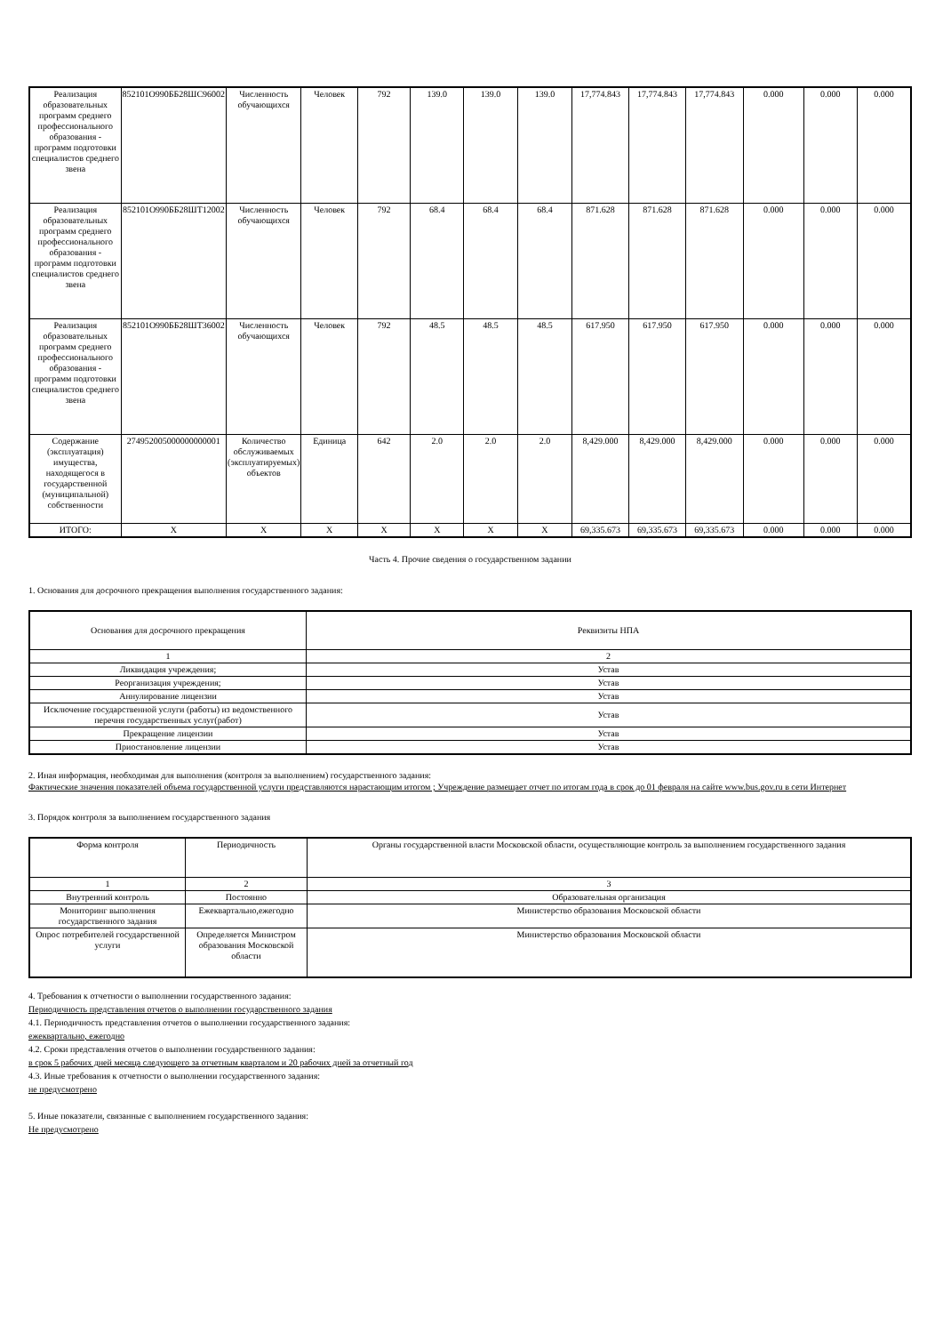| Реализация образовательных программ среднего профессионального образования - программ подготовки специалистов среднего звена | 852101О990ББ28ШС96002 | Численность обучающихся | Человек | 792 | 139.0 | 139.0 | 139.0 | 17,774.843 | 17,774.843 | 17,774.843 | 0.000 | 0.000 | 0.000 |
| Реализация образовательных программ среднего профессионального образования - программ подготовки специалистов среднего звена | 852101О990ББ28ШТ12002 | Численность обучающихся | Человек | 792 | 68.4 | 68.4 | 68.4 | 871.628 | 871.628 | 871.628 | 0.000 | 0.000 | 0.000 |
| Реализация образовательных программ среднего профессионального образования - программ подготовки специалистов среднего звена | 852101О990ББ28ШТ36002 | Численность обучающихся | Человек | 792 | 48.5 | 48.5 | 48.5 | 617.950 | 617.950 | 617.950 | 0.000 | 0.000 | 0.000 |
| Содержание (эксплуатация) имущества, находящегося в государственной (муниципальной) собственности | 274952005000000000001 | Количество обслуживаемых (эксплуатируемых) объектов | Единица | 642 | 2.0 | 2.0 | 2.0 | 8,429.000 | 8,429.000 | 8,429.000 | 0.000 | 0.000 | 0.000 |
| ИТОГО: | X | X | X | X | X | X | X | 69,335.673 | 69,335.673 | 69,335.673 | 0.000 | 0.000 | 0.000 |
Часть 4. Прочие сведения о государственном задании
1. Основания для досрочного прекращения выполнения государственного задания:
| Основания для досрочного прекращения | Реквизиты НПА |
| 1 | 2 |
| Ликвидация учреждения; | Устав |
| Реорганизация учреждения; | Устав |
| Аннулирование лицензии | Устав |
| Исключение государственной услуги (работы) из ведомственного перечня государственных услуг(работ) | Устав |
| Прекращение лицензии | Устав |
| Приостановление лицензии | Устав |
2. Иная информация, необходимая для выполнения (контроля за выполнением) государственного задания:
Фактические значения показателей объема государственной услуги представляются нарастающим итогом ; Учреждение размещает отчет по итогам года в срок до 01 февраля на сайте www.bus.gov.ru в сети Интернет
3. Порядок контроля за выполнением государственного задания
| Форма контроля | Периодичность | Органы государственной власти Московской области, осуществляющие контроль за выполнением государственного задания |
| 1 | 2 | 3 |
| Внутренний контроль | Постоянно | Образовательная организация |
| Мониторинг выполнения государственного задания | Ежеквартально,ежегодно | Министерство образования Московской области |
| Опрос потребителей государственной услуги | Определяется Министром образования Московской области | Министерство образования Московской области |
4. Требования к отчетности о выполнении государственного задания:
Периодичность представления отчетов о выполнении государственного задания
4.1. Периодичность представления отчетов о выполнении государственного задания:
ежеквартально, ежегодно
4.2. Сроки представления отчетов о выполнении государственного задания:
в срок 5 рабочих дней месяца следующего за отчетным кварталом и 20 рабочих дней за отчетный год
4.3. Иные требования к отчетности о выполнении государственного задания:
не предусмотрено
5. Иные показатели, связанные с выполнением государственного задания:
Не предусмотрено